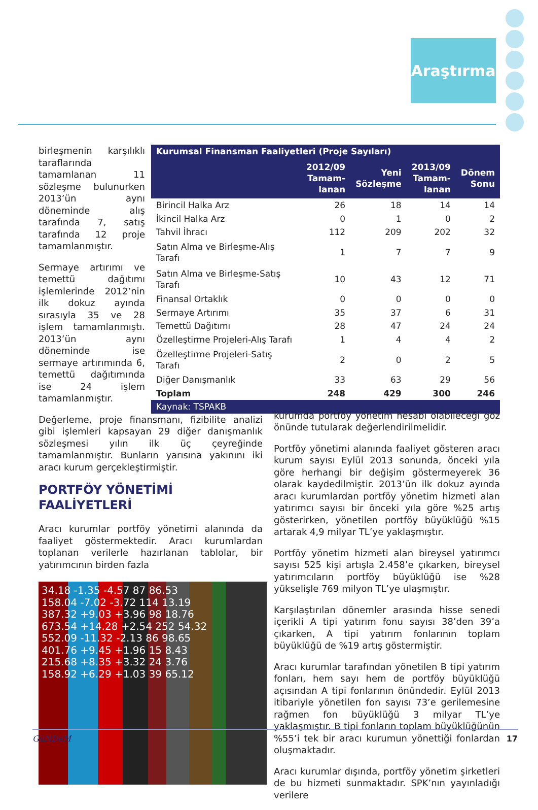Araştırma
birleşmenin karşılıklı taraflarında tamamlanan 11 sözleşme bulunurken 2013’ün aynı döneminde alış tarafında 7, satış tarafında 12 proje tamamlanmıştır.
Sermaye artırımı ve temettü dağıtımı işlemlerinde 2012’nin ilk dokuz ayında sırasıyla 35 ve 28 işlem tamamlanmıştı. 2013’ün aynı döneminde ise sermaye artırımında 6, temettü dağıtımında ise 24 işlem tamamlanmıştır.
| Kurumsal Finansman Faaliyetleri (Proje Sayıları) | | | | |
| --- | --- | --- | --- | --- |
| | 2012/09 Tamam- lanan | Yeni Sözleşme | 2013/09 Tamam- lanan | Dönem Sonu |
| Birincil Halka Arz | 26 | 18 | 14 | 14 |
| İkincil Halka Arz | 0 | 1 | 0 | 2 |
| Tahvil İhracı | 112 | 209 | 202 | 32 |
| Satın Alma ve Birleşme-Alış Tarafı | 1 | 7 | 7 | 9 |
| Satın Alma ve Birleşme-Satış Tarafı | 10 | 43 | 12 | 71 |
| Finansal Ortaklık | 0 | 0 | 0 | 0 |
| Sermaye Artırımı | 35 | 37 | 6 | 31 |
| Temettü Dağıtımı | 28 | 47 | 24 | 24 |
| Özelleştirme Projeleri-Alış Tarafı | 1 | 4 | 4 | 2 |
| Özelleştirme Projeleri-Satış Tarafı | 2 | 0 | 2 | 5 |
| Diğer Danışmanlık | 33 | 63 | 29 | 56 |
| Toplam | 248 | 429 | 300 | 246 |
| Kaynak: TSPAKB | | | | |
Değerleme, proje finansmanı, fizibilite analizi gibi işlemleri kapsayan 29 diğer danışmanlık sözleşmesi yılın ilk üç çeyreğinde tamamlanmıştır. Bunların yarısına yakınını iki aracı kurum gerçekleştirmiştir.
PORTFÖY YÖNETİMİ
FAALİYETLERİ
Aracı kurumlar portföy yönetimi alanında da faaliyet göstermektedir. Aracı kurumlardan toplanan verilerle hazırlanan tablolar, bir yatırımcının birden fazla
34.18 -1.35 -4.57 87 86.53
158.04 -7.02 -3.72 114 13.19
387.32 +9.03 +3.96 98 18.76
673.54 +14.28 +2.54 252 54.32
552.09 -11.32 -2.13 86 98.65
401.76 +9.45 +1.96 15 8.43
215.68 +8.35 +3.32 24 3.76
158.92 +6.29 +1.03 39 65.12
kurumda portföy yönetim hesabı olabileceği göz önünde tutularak değerlendirilmelidir.
Portföy yönetimi alanında faaliyet gösteren aracı kurum sayısı Eylül 2013 sonunda, önceki yıla göre herhangi bir değişim göstermeyerek 36 olarak kaydedilmiştir. 2013’ün ilk dokuz ayında aracı kurumlardan portföy yönetim hizmeti alan yatırımcı sayısı bir önceki yıla göre %25 artış gösterirken, yönetilen portföy büyüklüğü %15 artarak 4,9 milyar TL’ye yaklaşmıştır.
Portföy yönetim hizmeti alan bireysel yatırımcı sayısı 525 kişi artışla 2.458’e çıkarken, bireysel yatırımcıların portföy büyüklüğü ise %28 yükselişle 769 milyon TL’ye ulaşmıştır.
Karşılaştırılan dönemler arasında hisse senedi içerikli A tipi yatırım fonu sayısı 38’den 39’a çıkarken, A tipi yatırım fonlarının toplam büyüklüğü de %19 artış göstermiştir.
Aracı kurumlar tarafından yönetilen B tipi yatırım fonları, hem sayı hem de portföy büyüklüğü açısından A tipi fonlarının önündedir. Eylül 2013 itibariyle yönetilen fon sayısı 73’e gerilemesine rağmen fon büyüklüğü 3 milyar TL’ye yaklaşmıştır. B tipi fonların toplam büyüklüğünün %55’i tek bir aracı kurumun yönettiği fonlardan oluşmaktadır.
Aracı kurumlar dışında, portföy yönetim şirketleri de bu hizmeti sunmaktadır. SPK’nın yayınladığı verilere
GüNDeM 17